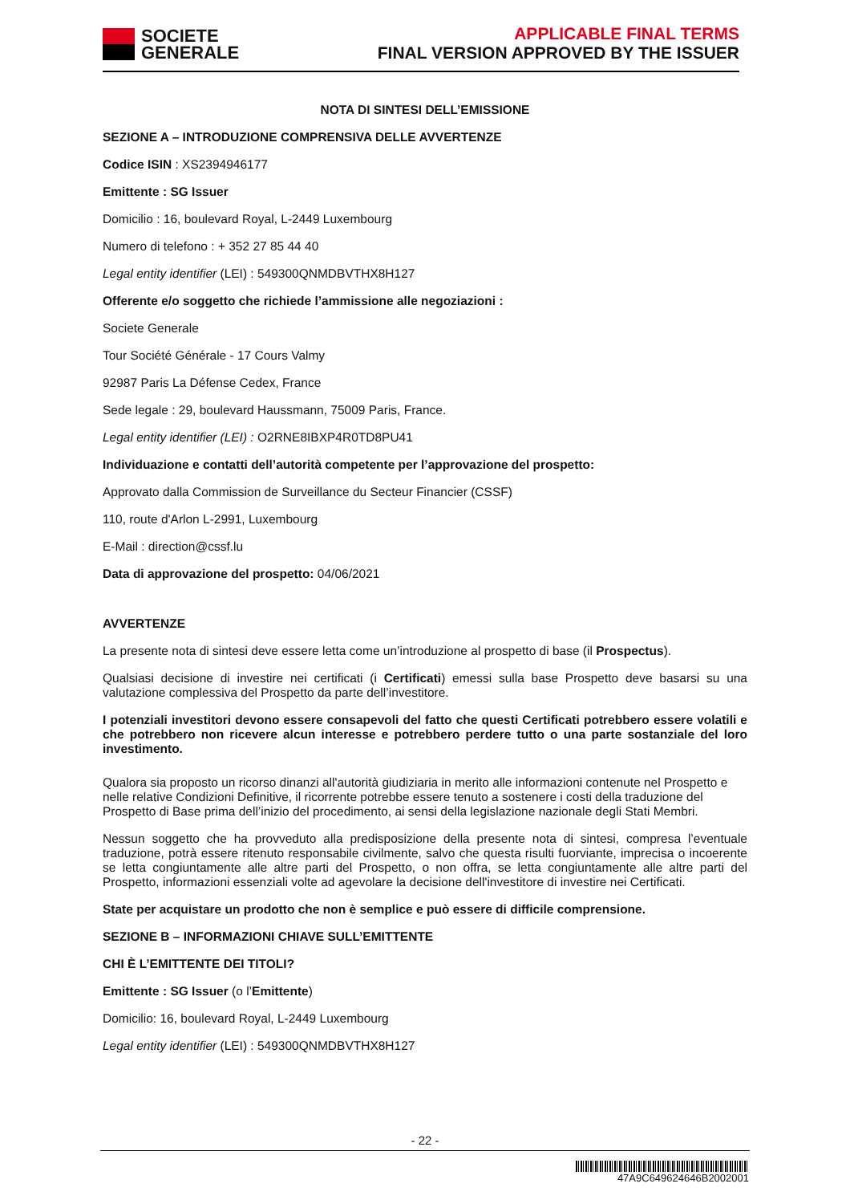SOCIETE
GENERALE
APPLICABLE FINAL TERMS
FINAL VERSION APPROVED BY THE ISSUER
NOTA DI SINTESI DELL’EMISSIONE
SEZIONE A – INTRODUZIONE COMPRENSIVA DELLE AVVERTENZE
Codice ISIN : XS2394946177
Emittente : SG Issuer
Domicilio : 16, boulevard Royal, L-2449 Luxembourg
Numero di telefono : + 352 27 85 44 40
Legal entity identifier (LEI) : 549300QNMDBVTHX8H127
Offerente e/o soggetto che richiede l’ammissione alle negoziazioni :
Societe Generale
Tour Société Générale - 17 Cours Valmy
92987 Paris La Défense Cedex, France
Sede legale : 29, boulevard Haussmann, 75009 Paris, France.
Legal entity identifier (LEI) : O2RNE8IBXP4R0TD8PU41
Individuazione e contatti dell’autorità competente per l’approvazione del prospetto:
Approvato dalla Commission de Surveillance du Secteur Financier (CSSF)
110, route d'Arlon L-2991, Luxembourg
E-Mail : direction@cssf.lu
Data di approvazione del prospetto: 04/06/2021
AVVERTENZE
La presente nota di sintesi deve essere letta come un’introduzione al prospetto di base (il Prospectus).
Qualsiasi decisione di investire nei certificati (i Certificati) emessi sulla base Prospetto deve basarsi su una valutazione complessiva del Prospetto da parte dell’investitore.
I potenziali investitori devono essere consapevoli del fatto che questi Certificati potrebbero essere volatili e che potrebbero non ricevere alcun interesse e potrebbero perdere tutto o una parte sostanziale del loro investimento.
Qualora sia proposto un ricorso dinanzi all'autorità giudiziaria in merito alle informazioni contenute nel Prospetto e nelle relative Condizioni Definitive, il ricorrente potrebbe essere tenuto a sostenere i costi della traduzione del Prospetto di Base prima dell’inizio del procedimento, ai sensi della legislazione nazionale degli Stati Membri.
Nessun soggetto che ha provveduto alla predisposizione della presente nota di sintesi, compresa l’eventuale traduzione, potrà essere ritenuto responsabile civilmente, salvo che questa risulti fuorviante, imprecisa o incoerente se letta congiuntamente alle altre parti del Prospetto, o non offra, se letta congiuntamente alle altre parti del Prospetto, informazioni essenziali volte ad agevolare la decisione dell'investitore di investire nei Certificati.
State per acquistare un prodotto che non è semplice e può essere di difficile comprensione.
SEZIONE B – INFORMAZIONI CHIAVE SULL’EMITTENTE
CHI È L’EMITTENTE DEI TITOLI?
Emittente : SG Issuer (o l’Emittente)
Domicilio: 16, boulevard Royal, L-2449 Luxembourg
Legal entity identifier (LEI) : 549300QNMDBVTHX8H127
- 22 -
47A9C649624646B2002001